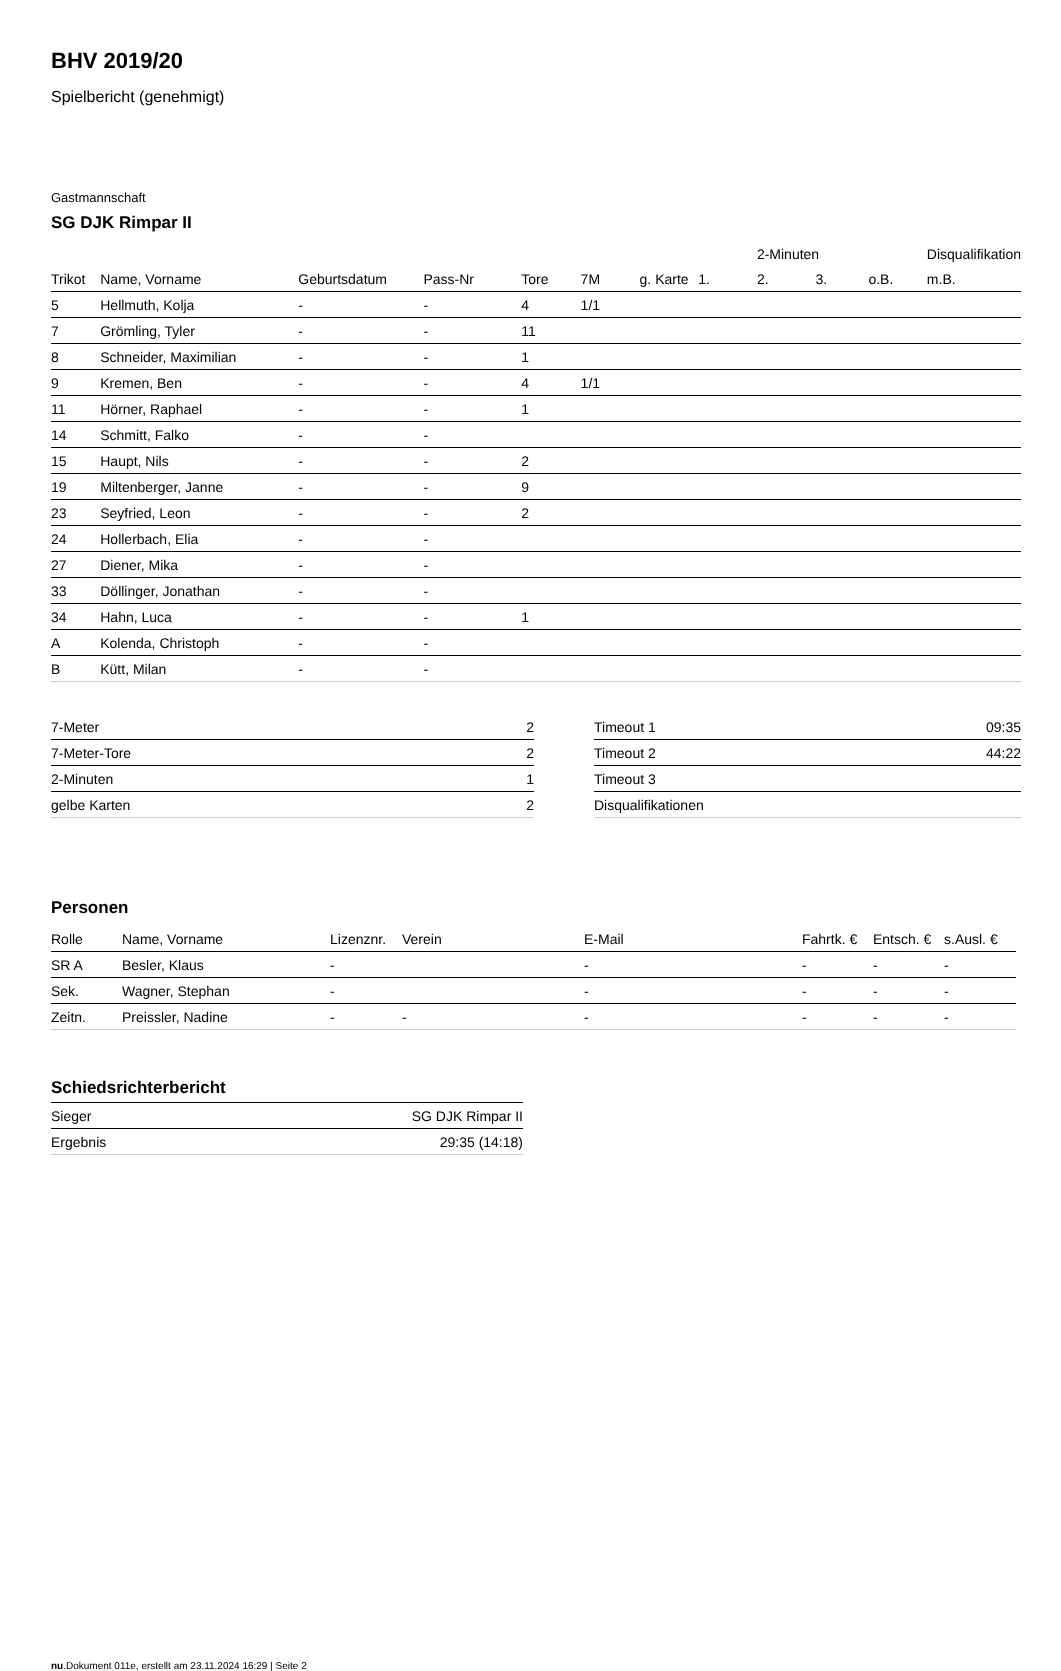BHV 2019/20
Spielbericht (genehmigt)
Gastmannschaft
SG DJK Rimpar II
| | | | | | | | | 2-Minuten | | | Disqualifikation |
| --- | --- | --- | --- | --- | --- | --- | --- | --- | --- | --- | --- |
| Trikot | Name, Vorname | Geburtsdatum | Pass-Nr | Tore | 7M | g. Karte | 1. | 2. | 3. | o.B. | m.B. |
| 5 | Hellmuth, Kolja | - | - | 4 | 1/1 | | | | | | |
| 7 | Grömling, Tyler | - | - | 11 | | | | | | | |
| 8 | Schneider, Maximilian | - | - | 1 | | | | | | | |
| 9 | Kremen, Ben | - | - | 4 | 1/1 | | | | | | |
| 11 | Hörner, Raphael | - | - | 1 | | | | | | | |
| 14 | Schmitt, Falko | - | - | | | | | | | | |
| 15 | Haupt, Nils | - | - | 2 | | | | | | | |
| 19 | Miltenberger, Janne | - | - | 9 | | | | | | | |
| 23 | Seyfried, Leon | - | - | 2 | | | | | | | |
| 24 | Hollerbach, Elia | - | - | | | | | | | | |
| 27 | Diener, Mika | - | - | | | | | | | | |
| 33 | Döllinger, Jonathan | - | - | | | | | | | | |
| 34 | Hahn, Luca | - | - | 1 | | | | | | | |
| A | Kolenda, Christoph | - | - | | | | | | | | |
| B | Kütt, Milan | - | - | | | | | | | | |
| 7-Meter | 2 |
| 7-Meter-Tore | 2 |
| 2-Minuten | 1 |
| gelbe Karten | 2 |
| Timeout 1 | 09:35 |
| Timeout 2 | 44:22 |
| Timeout 3 | |
| Disqualifikationen | |
Personen
| Rolle | Name, Vorname | Lizenznr. | Verein | E-Mail | Fahrtk. € | Entsch. € | s.Ausl. € |
| --- | --- | --- | --- | --- | --- | --- | --- |
| SR A | Besler, Klaus | - | | - | - | - | - |
| Sek. | Wagner, Stephan | - | | - | - | - | - |
| Zeitn. | Preissler, Nadine | - | - | - | - | - | - |
Schiedsrichterbericht
| Sieger | SG DJK Rimpar II |
| Ergebnis | 29:35 (14:18) |
nu.Dokument 011e, erstellt am 23.11.2024 16:29 | Seite 2